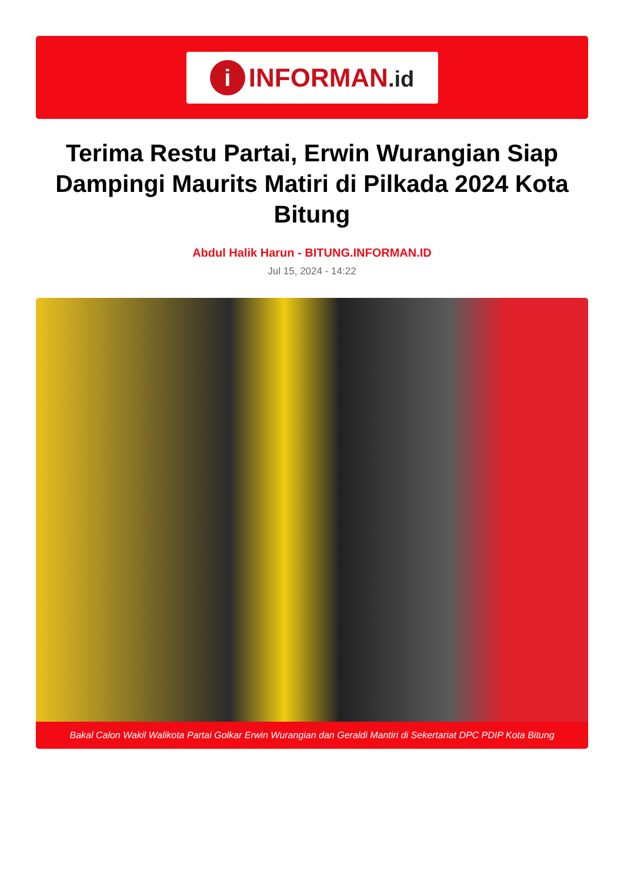i
INFORMAN.id
Terima Restu Partai, Erwin Wurangian Siap Dampingi Maurits Matiri di Pilkada 2024 Kota Bitung
Abdul Halik Harun - BITUNG.INFORMAN.ID
Jul 15, 2024 - 14:22
Bakal Calon Wakil Walikota Partai Golkar Erwin Wurangian dan Geraldi Mantiri di Sekertariat DPC PDIP Kota Bitung